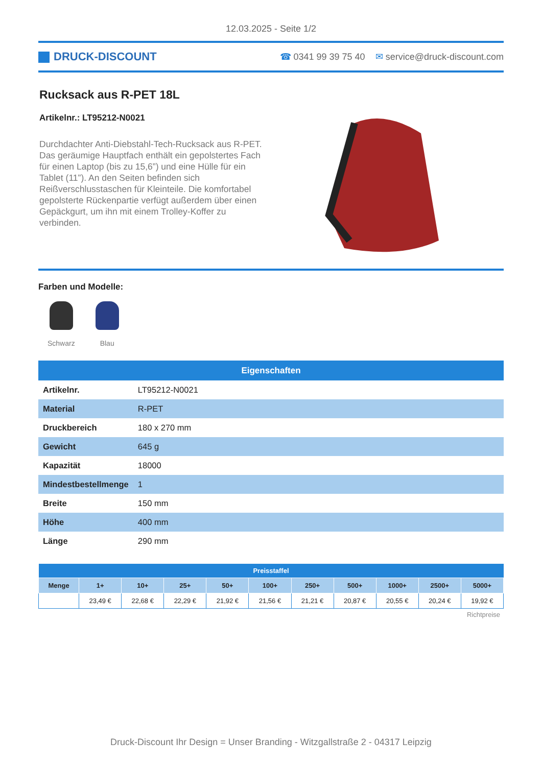12.03.2025 - Seite 1/2
DRUCK-DISCOUNT
☎ 0341 99 39 75 40 ✉ service@druck-discount.com
Rucksack aus R-PET 18L
Artikelnr.: LT95212-N0021
Durchdachter Anti-Diebstahl-Tech-Rucksack aus R-PET. Das geräumige Hauptfach enthält ein gepolstertes Fach für einen Laptop (bis zu 15,6”) und eine Hülle für ein Tablet (11”). An den Seiten befinden sich Reißverschlusstaschen für Kleinteile. Die komfortabel gepolsterte Rückenpartie verfügt außerdem über einen Gepäckgurt, um ihn mit einem Trolley-Koffer zu verbinden.
Farben und Modelle:
Schwarz Blau
| Eigenschaften | |
| --- | --- |
| Artikelnr. | LT95212-N0021 |
| Material | R-PET |
| Druckbereich | 180 x 270 mm |
| Gewicht | 645 g |
| Kapazität | 18000 |
| Mindestbestellmenge | 1 |
| Breite | 150 mm |
| Höhe | 400 mm |
| Länge | 290 mm |
| Preisstaffel | | | | | | | | | | |
| --- | --- | --- | --- | --- | --- | --- | --- | --- | --- | --- |
| Menge | 1+ | 10+ | 25+ | 50+ | 100+ | 250+ | 500+ | 1000+ | 2500+ | 5000+ |
| | 23,49 € | 22,68 € | 22,29 € | 21,92 € | 21,56 € | 21,21 € | 20,87 € | 20,55 € | 20,24 € | 19,92 € |
Richtpreise
Druck-Discount Ihr Design = Unser Branding - Witzgallstraße 2 - 04317 Leipzig